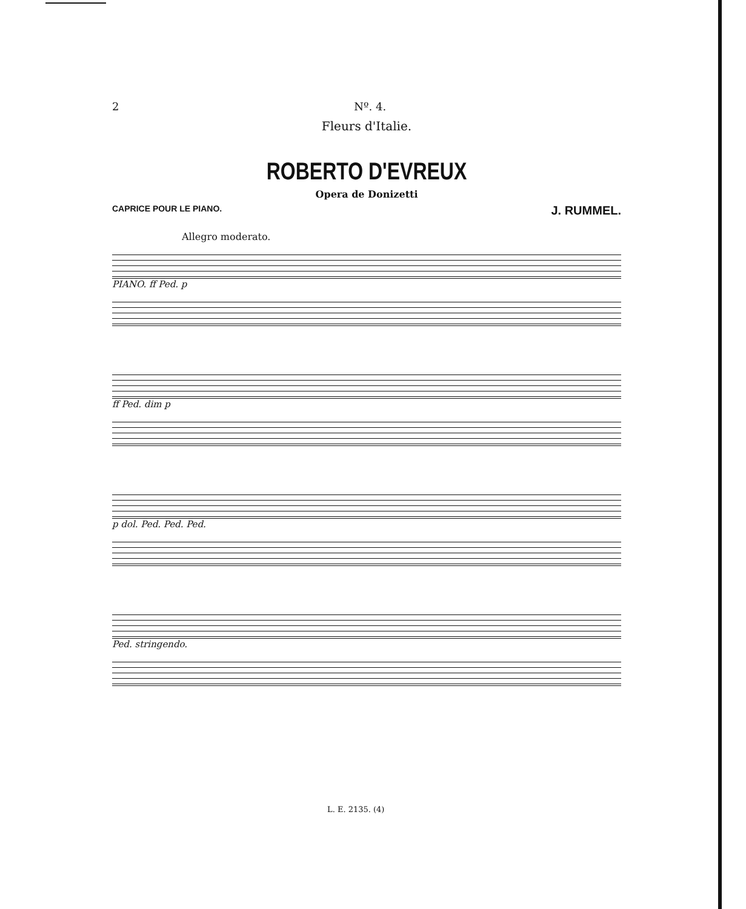2 Nº. 4.
Fleurs d'Italie.
ROBERTO D'EVREUX
Opera de Donizetti
CAPRICE POUR LE PIANO. J. RUMMEL.
Allegro moderato.
PIANO. ff Ped. p
ff Ped. dim p
p dol. Ped. Ped. Ped.
Ped. stringendo.
L. E. 2135. (4)